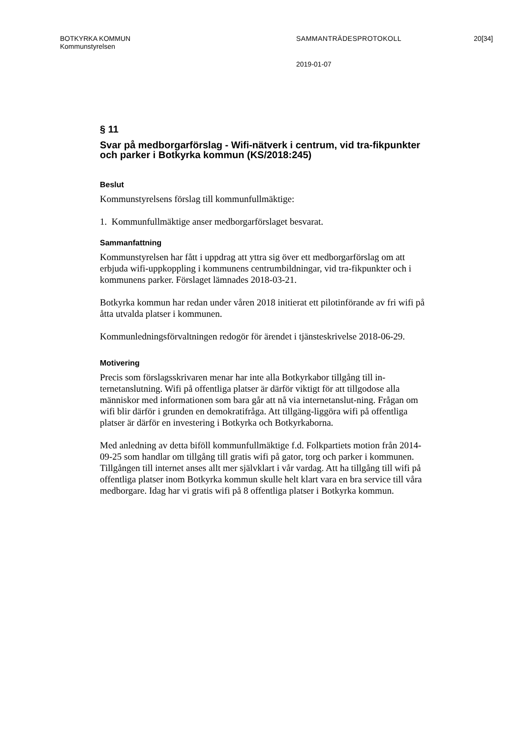BOTKYRKA KOMMUN SAMMANTRÄDESPROTOKOLL 20[34]
Kommunstyrelsen
2019-01-07
§ 11
Svar på medborgarförslag - Wifi-nätverk i centrum, vid tra-fikpunkter och parker i Botkyrka kommun (KS/2018:245)
Beslut
Kommunstyrelsens förslag till kommunfullmäktige:
1. Kommunfullmäktige anser medborgarförslaget besvarat.
Sammanfattning
Kommunstyrelsen har fått i uppdrag att yttra sig över ett medborgarförslag om att erbjuda wifi-uppkoppling i kommunens centrumbildningar, vid tra-fikpunkter och i kommunens parker. Förslaget lämnades 2018-03-21.
Botkyrka kommun har redan under våren 2018 initierat ett pilotinförande av fri wifi på åtta utvalda platser i kommunen.
Kommunledningsförvaltningen redogör för ärendet i tjänsteskrivelse 2018-06-29.
Motivering
Precis som förslagsskrivaren menar har inte alla Botkyrkabor tillgång till in-ternetanslutning. Wifi på offentliga platser är därför viktigt för att tillgodose alla människor med informationen som bara går att nå via internetanslut-ning. Frågan om wifi blir därför i grunden en demokratifråga. Att tillgäng-liggöra wifi på offentliga platser är därför en investering i Botkyrka och Botkyrkaborna.
Med anledning av detta biföll kommunfullmäktige f.d. Folkpartiets motion från 2014-09-25 som handlar om tillgång till gratis wifi på gator, torg och parker i kommunen. Tillgången till internet anses allt mer självklart i vår vardag. Att ha tillgång till wifi på offentliga platser inom Botkyrka kommun skulle helt klart vara en bra service till våra medborgare. Idag har vi gratis wifi på 8 offentliga platser i Botkyrka kommun.